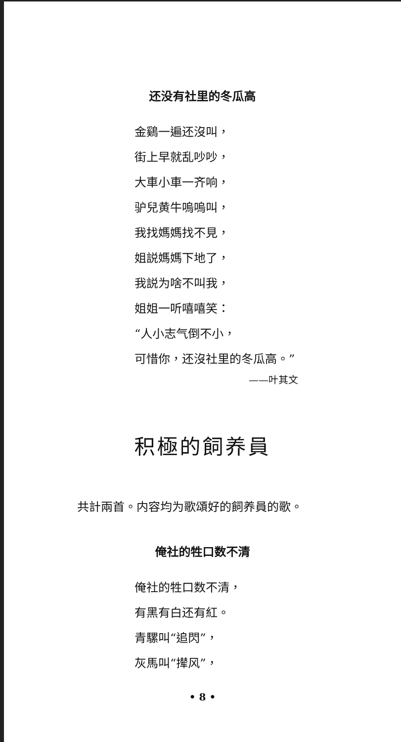还没有社里的冬瓜高
金鷄一遍还沒叫，
街上早就乱吵吵，
大車小車一齐响，
驴兒黄牛嗚嗚叫，
我找媽媽找不見，
姐説媽媽下地了，
我説为啥不叫我，
姐姐一听嘻嘻笑：
“人小志气倒不小，
可惜你，还沒社里的冬瓜高。”
——叶其文
积極的飼养員
共計兩首。内容均为歌頌好的飼养員的歌。
俺社的牲口数不清
俺社的牲口数不清，
有黑有白还有紅。
青騾叫“追閃”，
灰馬叫“撵风”，
• 8 •